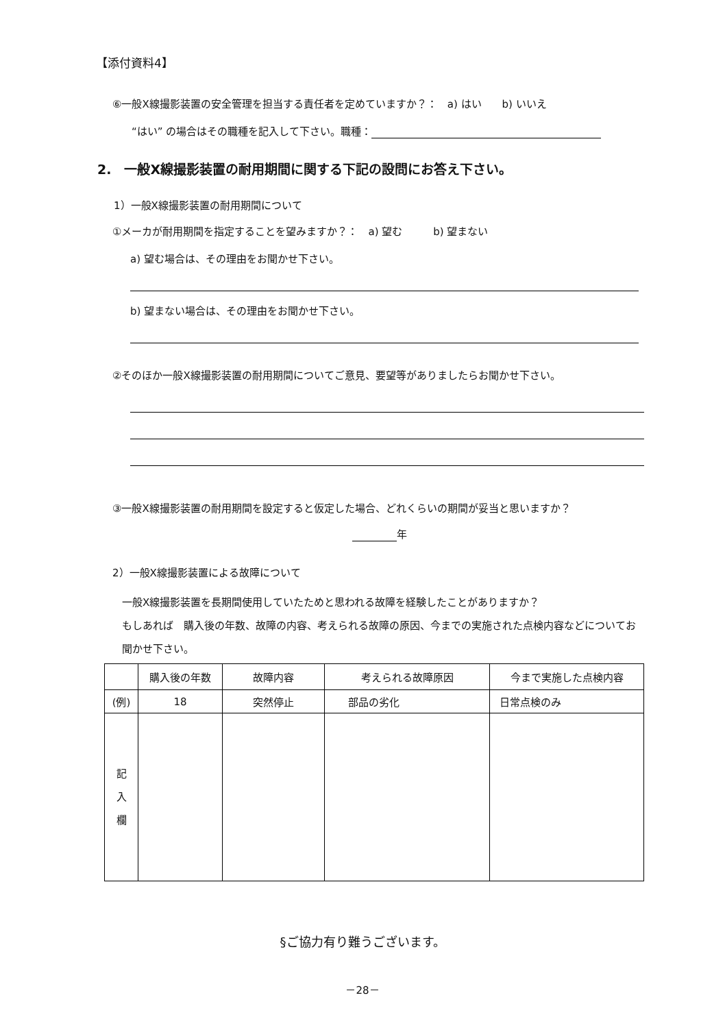【添付資料4】
⑥一般X線撮影装置の安全管理を担当する責任者を定めていますか？：　a) はい　　b) いいえ
“はい” の場合はその職種を記入して下さい。職種：
2.　一般X線撮影装置の耐用期間に関する下記の設問にお答え下さい。
1）一般X線撮影装置の耐用期間について
①メーカが耐用期間を指定することを望みますか？：　a) 望む　　　b) 望まない
a) 望む場合は、その理由をお聞かせ下さい。
b) 望まない場合は、その理由をお聞かせ下さい。
②そのほか一般X線撮影装置の耐用期間についてご意見、要望等がありましたらお聞かせ下さい。
③一般X線撮影装置の耐用期間を設定すると仮定した場合、どれくらいの期間が妥当と思いますか？
年
2）一般X線撮影装置による故障について
一般X線撮影装置を長期間使用していたためと思われる故障を経験したことがありますか？
もしあれば　購入後の年数、故障の内容、考えられる故障の原因、今までの実施された点検内容などについてお聞かせ下さい。
| | 購入後の年数 | 故障内容 | 考えられる故障原因 | 今まで実施した点検内容 |
| --- | --- | --- | --- | --- |
| (例) | 18 | 突然停止 | 部品の劣化 | 日常点検のみ |
| 記 入 欄 | | | | |
§ご協力有り難うございます。
－28－